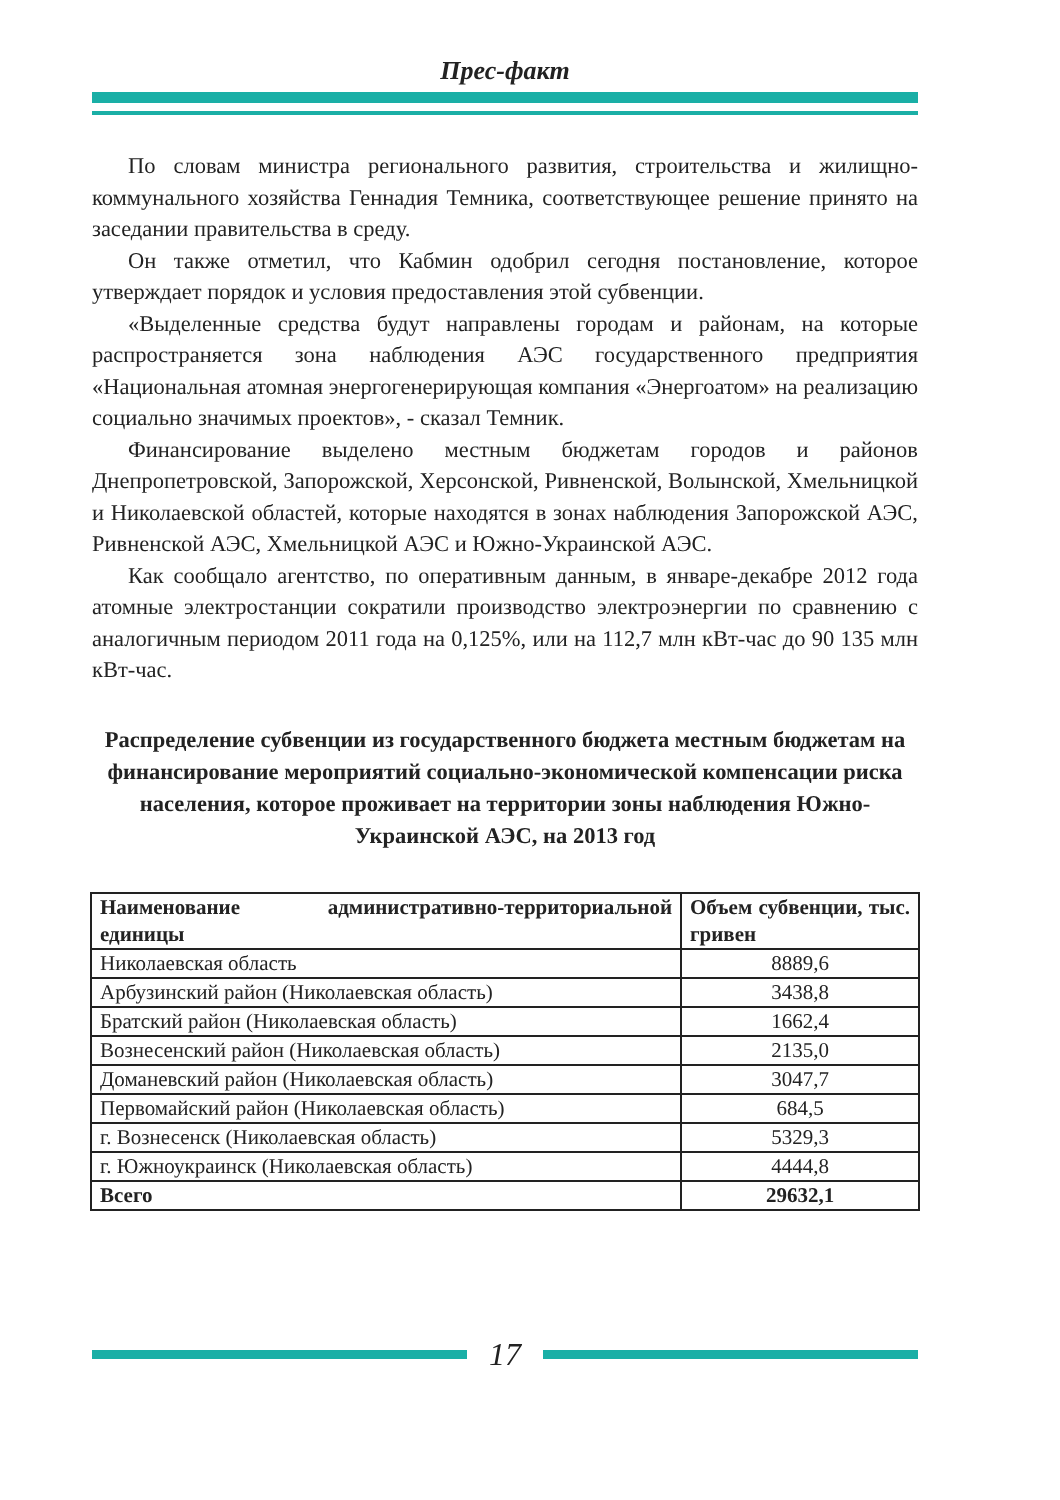Прес-факт
По словам министра регионального развития, строительства и жилищно-коммунального хозяйства Геннадия Темника, соответствующее решение принято на заседании правительства в среду.
Он также отметил, что Кабмин одобрил сегодня постановление, которое утверждает порядок и условия предоставления этой субвенции.
«Выделенные средства будут направлены городам и районам, на которые распространяется зона наблюдения АЭС государственного предприятия «Национальная атомная энергогенерирующая компания «Энергоатом» на реализацию социально значимых проектов», - сказал Темник.
Финансирование выделено местным бюджетам городов и районов Днепропетровской, Запорожской, Херсонской, Ривненской, Волынской, Хмельницкой и Николаевской областей, которые находятся в зонах наблюдения Запорожской АЭС, Ривненской АЭС, Хмельницкой АЭС и Южно-Украинской АЭС.
Как сообщало агентство, по оперативным данным, в январе-декабре 2012 года атомные электростанции сократили производство электроэнергии по сравнению с аналогичным периодом 2011 года на 0,125%, или на 112,7 млн кВт-час до 90 135 млн кВт-час.
Распределение субвенции из государственного бюджета местным бюджетам на финансирование мероприятий социально-экономической компенсации риска населения, которое проживает на территории зоны наблюдения Южно-Украинской АЭС, на 2013 год
| Наименование административно-территориальной единицы | Объем субвенции, тыс. гривен |
| --- | --- |
| Николаевская область | 8889,6 |
| Арбузинский район (Николаевская область) | 3438,8 |
| Братский район (Николаевская область) | 1662,4 |
| Вознесенский район (Николаевская область) | 2135,0 |
| Доманевский район (Николаевская область) | 3047,7 |
| Первомайский район (Николаевская область) | 684,5 |
| г. Вознесенск (Николаевская область) | 5329,3 |
| г. Южноукраинск (Николаевская область) | 4444,8 |
| Всего | 29632,1 |
17